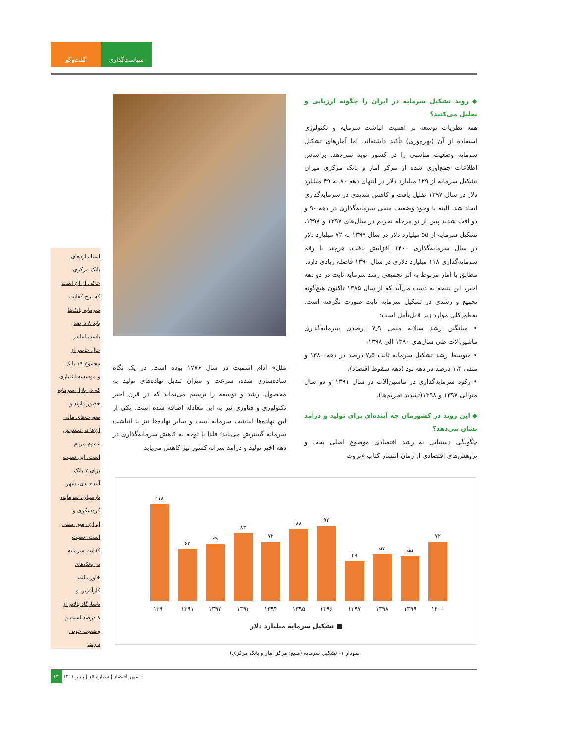سیاست‌گذاری گفت‌وگو
◆ روند تشکیل سرمایه در ایران را چگونه ارزیابی و تحلیل می‌کنید؟
همه نظریات توسعه بر اهمیت انباشت سرمایه و تکنولوژی استفاده از آن (بهره‌وری) تأکید داشته‌اند، اما آمارهای تشکیل سرمایه وضعیت مناسبی را در کشور نوید نمی‌دهد. براساس اطلاعات جمع‌آوری شده از مرکز آمار و بانک مرکزی میزان تشکیل سرمایه از ۱۲۹ میلیارد دلار در انتهای دهه ۸۰ به ۴۹ میلیارد دلار در سال ۱۳۹۷ تقلیل یافت و کاهش شدیدی در سرمایه‌گذاری ایجاد شد. البته با وجود وضعیت منفی سرمایه‌گذاری در دهه ۹۰ و دو افت شدید پس از دو مرحله تحریم در سال‌های ۱۳۹۷ و ۱۳۹۸، تشکیل سرمایه از ۵۵ میلیارد دلار در سال ۱۳۹۹ به ۷۲ میلیارد دلار در سال سرمایه‌گذاری ۱۴۰۰ افزایش یافت، هرچند با رقم سرمایه‌گذاری ۱۱۸ میلیارد دلاری در سال ۱۳۹۰ فاصله زیادی دارد.
مطابق با آمار مربوط به اثر تجمیعی رشد سرمایه ثابت در دو دهه اخیر، این نتیجه به دست می‌آید که از سال ۱۳۸۵ تاکنون هیچ‌گونه تجمیع و رشدی در تشکیل سرمایه ثابت صورت نگرفته است. به‌طورکلی موارد زیر قابل‌تأمل است:
• میانگین رشد سالانه منفی ۷٫۹ درصدی سرمایه‌گذاری ماشین‌آلات طی سال‌های ۱۳۹۰ الی ۱۳۹۸،
• متوسط رشد تشکیل سرمایه ثابت ۷٫۵ درصد در دهه ۱۳۸۰ و منفی ۱٫۴ درصد در دهه نود (دهه سقوط اقتصاد)،
• رکود سرمایه‌گذاری در ماشین‌آلات در سال ۱۳۹۱ و دو سال متوالی ۱۳۹۷ و ۱۳۹۸(تشدید تحریم‌ها).
◆ این روند در کشورمان چه آینده‌ای برای تولید و درآمد نشان می‌دهد؟
چگونگی دستیابی به رشد اقتصادی موضوع اصلی بحث و پژوهش‌های اقتصادی از زمان انتشار کتاب «ثروت
ملل» آدام اسمیت در سال ۱۷۷۶ بوده است. در یک نگاه ساده‌سازی شده، سرعت و میزان تبدیل نهاده‌های تولید به محصول، رشد و توسعه را ترسیم می‌نماید که در قرن اخیر تکنولوژی و فناوری نیز به این معادله اضافه شده است. یکی از این نهاده‌ها انباشت سرمایه است و سایر نهاده‌ها نیز با انباشت سرمایه گسترش می‌یابد؛ فلذا با توجه به کاهش سرمایه‌گذاری در دهه اخیر تولید و درآمد سرانه کشور نیز کاهش می‌یابد.
استانداردهای
بانک مرکزی
حاکی از آن است
که نرخ کفایت
سرمایه بانک‌ها
باید ۸ درصد
باشد، اما در
حال حاضر از
مجموع ۱۹ بانک
و موسسه اعتباری
که در بازار سرمایه
حضور دارند و
صورت‌های مالی
آن‌ها در دسترس
عموم مردم
است، این نسبت
برای ۷ بانک
آینده، دی، شهر،
پارسیان، سرمایه،
گردشگری و
ایران زمین منفی
است. نسبت
کفایت سرمایه
در بانک‌های
خاورمیانه،
کارآفرین و
پاسارگاد بالاتر از
۸ درصد است و
وضعیت خوبی
دارند.
۱۱۸
۶۳
۶۹
۸۳
۷۲
۸۸
۹۲
۴۹
۵۷
۵۵
۷۲
۱۳۹۰ ۱۳۹۱ ۱۳۹۲ ۱۳۹۳ ۱۳۹۴ ۱۳۹۵ ۱۳۹۶ ۱۳۹۷ ۱۳۹۸ ۱۳۹۹ ۱۴۰۰
■ تشکیل سرمایه میلیارد دلار
نمودار ۱- تشکیل سرمایه (منبع: مرکز آمار و بانک مرکزی)
۱۳ سپهر اقتصاد | شماره ۱۵ | پاییز ۱۴۰۱ |